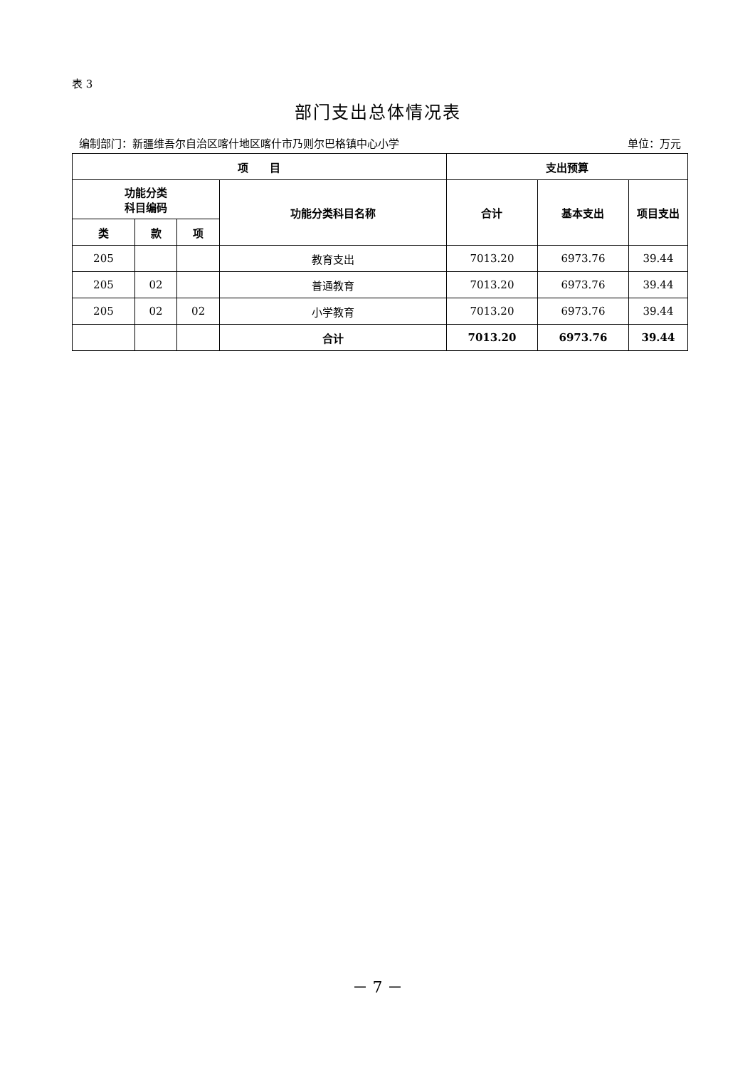表 3
部门支出总体情况表
编制部门：新疆维吾尔自治区喀什地区喀什市乃则尔巴格镇中心小学 单位：万元
| 项 目 | | | | 支出预算 | | |
| --- | --- | --- | --- | --- | --- | --- |
| 功能分类 科目编码 | | | 功能分类科目名称 | 合计 | 基本支出 | 项目支出 |
| 类 | 款 | 项 | | | | |
| 205 | | | 教育支出 | 7013.20 | 6973.76 | 39.44 |
| 205 | 02 | | 普通教育 | 7013.20 | 6973.76 | 39.44 |
| 205 | 02 | 02 | 小学教育 | 7013.20 | 6973.76 | 39.44 |
| | | | 合计 | 7013.20 | 6973.76 | 39.44 |
－ 7 －